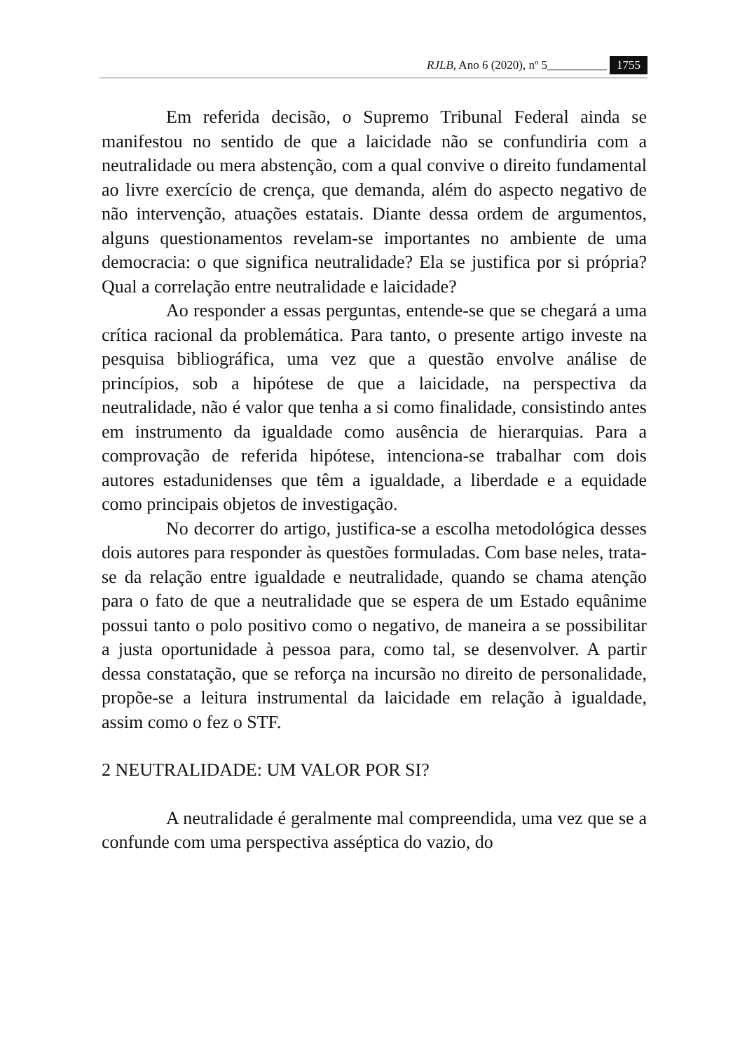RJLB, Ano 6 (2020), nº 5__________ 1755
Em referida decisão, o Supremo Tribunal Federal ainda se manifestou no sentido de que a laicidade não se confundiria com a neutralidade ou mera abstenção, com a qual convive o direito fundamental ao livre exercício de crença, que demanda, além do aspecto negativo de não intervenção, atuações estatais. Diante dessa ordem de argumentos, alguns questionamentos revelam-se importantes no ambiente de uma democracia: o que significa neutralidade? Ela se justifica por si própria? Qual a correlação entre neutralidade e laicidade?
Ao responder a essas perguntas, entende-se que se chegará a uma crítica racional da problemática. Para tanto, o presente artigo investe na pesquisa bibliográfica, uma vez que a questão envolve análise de princípios, sob a hipótese de que a laicidade, na perspectiva da neutralidade, não é valor que tenha a si como finalidade, consistindo antes em instrumento da igualdade como ausência de hierarquias. Para a comprovação de referida hipótese, intenciona-se trabalhar com dois autores estadunidenses que têm a igualdade, a liberdade e a equidade como principais objetos de investigação.
No decorrer do artigo, justifica-se a escolha metodológica desses dois autores para responder às questões formuladas. Com base neles, trata-se da relação entre igualdade e neutralidade, quando se chama atenção para o fato de que a neutralidade que se espera de um Estado equânime possui tanto o polo positivo como o negativo, de maneira a se possibilitar a justa oportunidade à pessoa para, como tal, se desenvolver. A partir dessa constatação, que se reforça na incursão no direito de personalidade, propõe-se a leitura instrumental da laicidade em relação à igualdade, assim como o fez o STF.
2 NEUTRALIDADE: UM VALOR POR SI?
A neutralidade é geralmente mal compreendida, uma vez que se a confunde com uma perspectiva asséptica do vazio, do